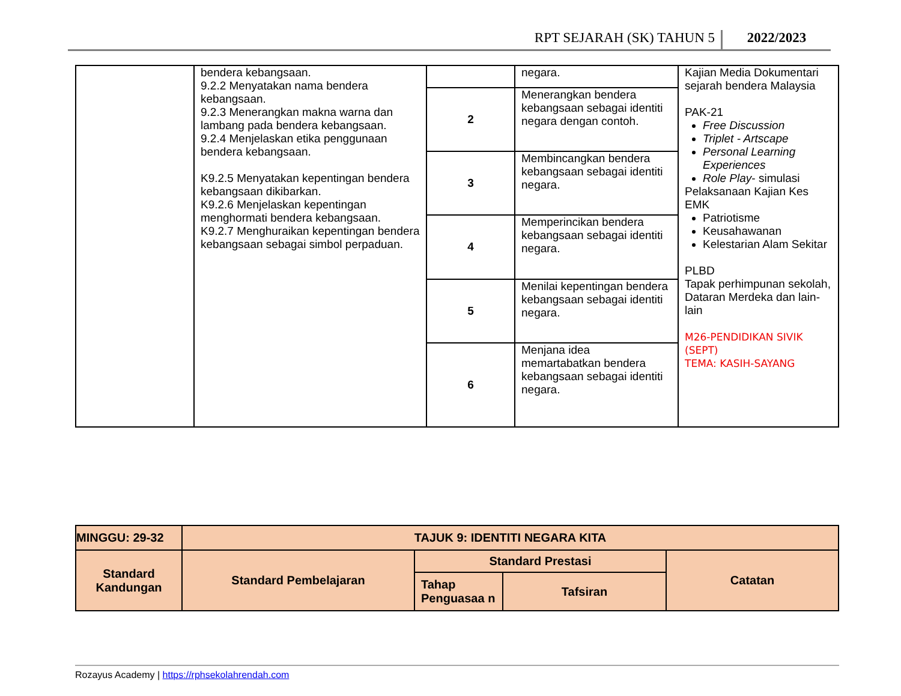RPT SEJARAH (SK) TAHUN 5 2022/2023
| | bendera kebangsaan. 9.2.2 Menyatakan nama bendera kebangsaan. 9.2.3 Menerangkan makna warna dan lambang pada bendera kebangsaan. 9.2.4 Menjelaskan etika penggunaan bendera kebangsaan. K9.2.5 Menyatakan kepentingan bendera kebangsaan dikibarkan. K9.2.6 Menjelaskan kepentingan menghormati bendera kebangsaan. K9.2.7 Menghuraikan kepentingan bendera kebangsaan sebagai simbol perpaduan. | | negara. | Kajian Media Dokumentari sejarah bendera Malaysia PAK-21 Free Discussion Triplet - Artscape Personal Learning Experiences Role Play - simulasi Pelaksanaan Kajian Kes EMK Patriotisme Keusahawanan Kelestarian Alam Sekitar PLBD Tapak perhimpunan sekolah, Dataran Merdeka dan lain-lain M26-PENDIDIKAN SIVIK (SEPT) TEMA: KASIH-SAYANG |
| | | 2 | Menerangkan bendera kebangsaan sebagai identiti negara dengan contoh. | |
| | | 3 | Membincangkan bendera kebangsaan sebagai identiti negara. | |
| | | 4 | Memperincikan bendera kebangsaan sebagai identiti negara. | |
| | | 5 | Menilai kepentingan bendera kebangsaan sebagai identiti negara. | |
| | | 6 | Menjana idea memartabatkan bendera kebangsaan sebagai identiti negara. | |
| MINGGU: 29-32 | TAJUK 9: IDENTITI NEGARA KITA | | | |
| --- | --- | --- | --- | --- |
| Standard Kandungan | Standard Pembelajaran | Standard Prestasi | | Catatan |
| | | Tahap Penguasaa n | Tafsiran | |
Rozayus Academy | https://rphsekolahrendah.com